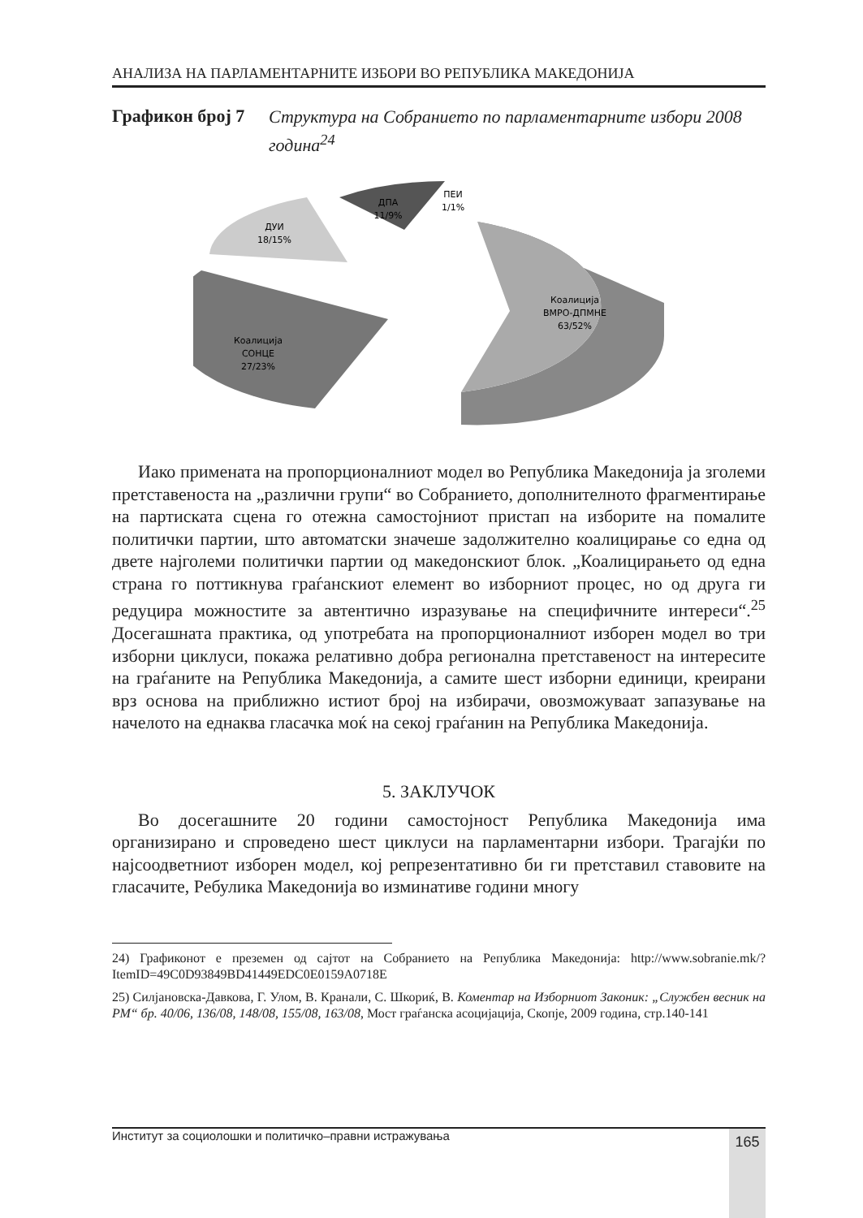АНАЛИЗА НА ПАРЛАМЕНТАРНИТЕ ИЗБОРИ ВО РЕПУБЛИКА МАКЕДОНИЈА
Графикон број 7 Структура на Собранието по парламентарните избори 2008 година<sup>24</sup>
Коалиција
ВМРО-ДПМНЕ
63/52%
Коалиција
СОНЦЕ
27/23%
ДУИ
18/15%
ДПА
11/9%
ПЕИ
1/1%
Иако примената на пропорционалниот модел во Република Македонија ја зголеми претставеноста на „различни групи“ во Собранието, дополнителното фрагментирање на партиската сцена го отежна самостојниот пристап на изборите на помалите политички партии, што автоматски значеше задолжително коалицирање со една од двете најголеми политички партии од македонскиот блок. „Коалицирањето од една страна го поттикнува граѓанскиот елемент во изборниот процес, но од друга ги редуцира можностите за автентично изразување на специфичните интереси“.<sup>25</sup> Досегашната практика, од употребата на пропорционалниот изборен модел во три изборни циклуси, покажа релативно добра регионална претставеност на интересите на граѓаните на Република Македонија, а самите шест изборни единици, креирани врз основа на приближно истиот број на избирачи, овозможуваат запазување на начелото на еднаква гласачка моќ на секој граѓанин на Република Македонија.
5. ЗАКЛУЧОК
Во досегашните 20 години самостојност Република Македонија има организирано и спроведено шест циклуси на парламентарни избори. Трагајќи по најсоодветниот изборен модел, кој репрезентативно би ги претставил ставовите на гласачите, Ребулика Македонија во изминативе години многу
24) Графиконот е преземен од сајтот на Собранието на Република Македонија: http://www.sobranie.mk/?ItemID=49C0D93849BD41449EDC0E0159A0718E
25) Силјановска-Давкова, Г. Улом, В. Кранали, С. Шкориќ, В. Коментар на Изборниот Законик: „Службен весник на РМ“ бр. 40/06, 136/08, 148/08, 155/08, 163/08, Мост граѓанска асоцијација, Скопје, 2009 година, стр.140-141
Институт за социолошки и политичко–правни истражувања 165